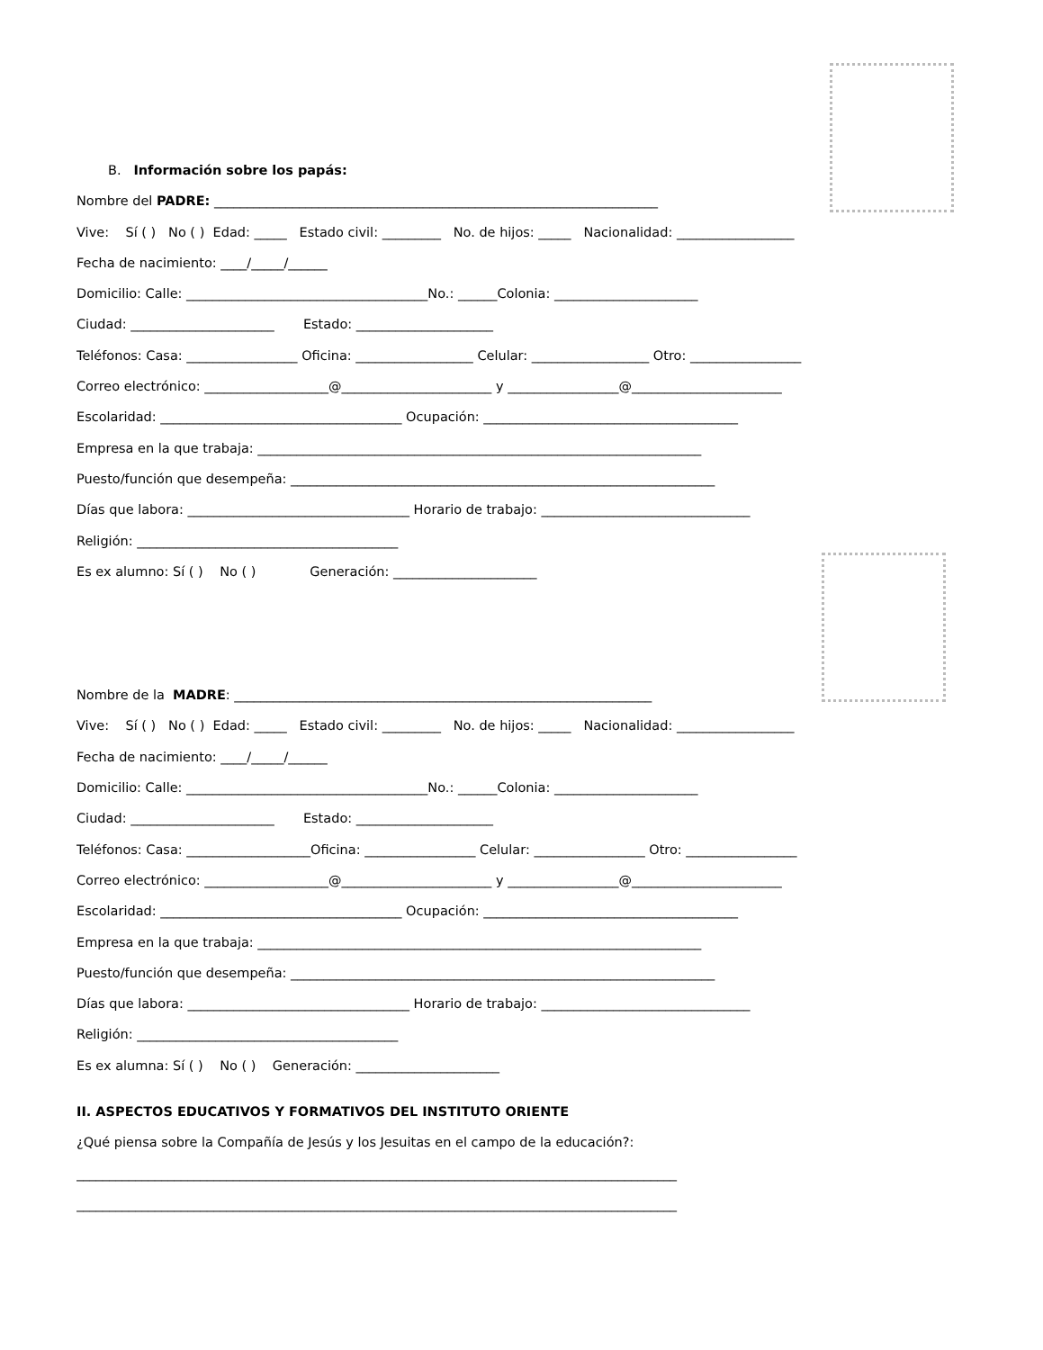B. Información sobre los papás:
Nombre del PADRE: ____________________________________________________________________
Vive: Sí ( ) No ( ) Edad: _____ Estado civil: _________ No. de hijos: _____ Nacionalidad: __________________
Fecha de nacimiento: ____/_____/______
Domicilio: Calle: _____________________________________No.: ______Colonia: ______________________
Ciudad: ______________________ Estado: _____________________
Teléfonos: Casa: _________________ Oficina: __________________ Celular: __________________ Otro: _________________
Correo electrónico: ___________________@_______________________ y _________________@_______________________
Escolaridad: _____________________________________ Ocupación: _______________________________________
Empresa en la que trabaja: ____________________________________________________________________
Puesto/función que desempeña: _________________________________________________________________
Días que labora: __________________________________ Horario de trabajo: ________________________________
Religión: ________________________________________
Es ex alumno: Sí ( ) No ( ) Generación: ______________________
Nombre de la MADRE: ________________________________________________________________
Vive: Sí ( ) No ( ) Edad: _____ Estado civil: _________ No. de hijos: _____ Nacionalidad: __________________
Fecha de nacimiento: ____/_____/______
Domicilio: Calle: _____________________________________No.: ______Colonia: ______________________
Ciudad: ______________________ Estado: _____________________
Teléfonos: Casa: ___________________Oficina: _________________ Celular: _________________ Otro: _________________
Correo electrónico: ___________________@_______________________ y _________________@_______________________
Escolaridad: _____________________________________ Ocupación: _______________________________________
Empresa en la que trabaja: ____________________________________________________________________
Puesto/función que desempeña: _________________________________________________________________
Días que labora: __________________________________ Horario de trabajo: ________________________________
Religión: ________________________________________
Es ex alumna: Sí ( ) No ( ) Generación: ______________________
II. ASPECTOS EDUCATIVOS Y FORMATIVOS DEL INSTITUTO ORIENTE
¿Qué piensa sobre la Compañía de Jesús y los Jesuitas en el campo de la educación?:
____________________________________________________________________________________________
____________________________________________________________________________________________